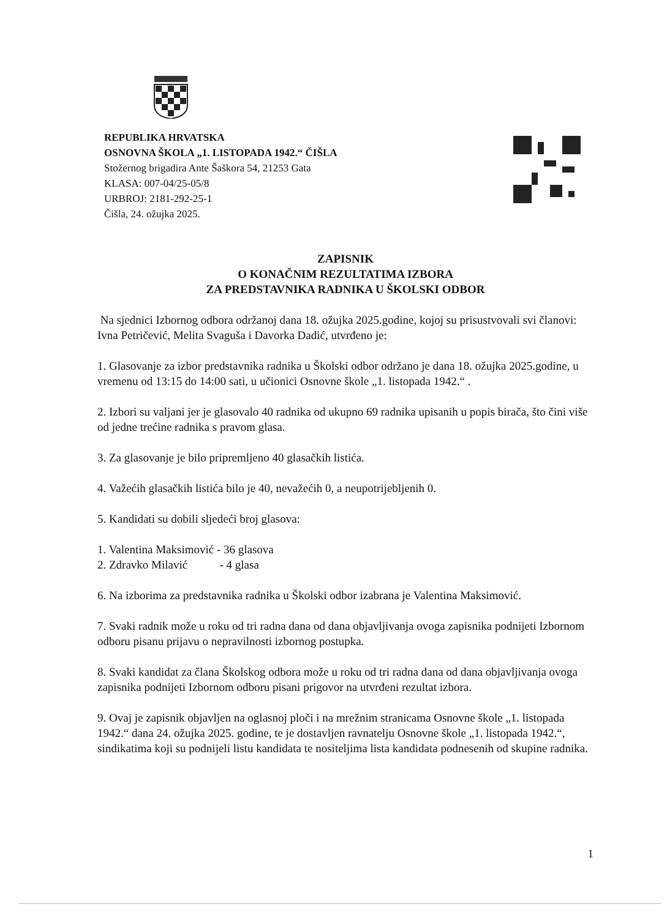REPUBLIKA HRVATSKA
OSNOVNA ŠKOLA „1. LISTOPADA 1942.“ ČIŠLA
Stožernog brigadira Ante Šaškora 54, 21253 Gata
KLASA: 007-04/25-05/8
URBROJ: 2181-292-25-1
Čišla, 24. ožujka 2025.
ZAPISNIK
O KONAČNIM REZULTATIMA IZBORA
ZA PREDSTAVNIKA RADNIKA U ŠKOLSKI ODBOR
Na sjednici Izbornog odbora održanoj dana 18. ožujka 2025.godine, kojoj su prisustvovali svi članovi: Ivna Petričević, Melita Svaguša i Davorka Dadić, utvrđeno je:
1. Glasovanje za izbor predstavnika radnika u Školski odbor održano je dana 18. ožujka 2025.godine, u vremenu od 13:15 do 14:00 sati, u učionici Osnovne škole „1. listopada 1942.“ .
2. Izbori su valjani jer je glasovalo 40 radnika od ukupno 69 radnika upisanih u popis birača, što čini više od jedne trećine radnika s pravom glasa.
3. Za glasovanje je bilo pripremljeno 40 glasačkih listića.
4. Važećih glasačkih listića bilo je 40, nevažećih 0, a neupotrijebljenih 0.
5. Kandidati su dobili sljedeći broj glasova:
1. Valentina Maksimović - 36 glasova
2. Zdravko Milavić - 4 glasa
6. Na izborima za predstavnika radnika u Školski odbor izabrana je Valentina Maksimović.
7. Svaki radnik može u roku od tri radna dana od dana objavljivanja ovoga zapisnika podnijeti Izbornom odboru pisanu prijavu o nepravilnosti izbornog postupka.
8. Svaki kandidat za člana Školskog odbora može u roku od tri radna dana od dana objavljivanja ovoga zapisnika podnijeti Izbornom odboru pisani prigovor na utvrđeni rezultat izbora.
9. Ovaj je zapisnik objavljen na oglasnoj ploči i na mrežnim stranicama Osnovne škole „1. listopada 1942.“ dana 24. ožujka 2025. godine, te je dostavljen ravnatelju Osnovne škole „1. listopada 1942.“, sindikatima koji su podnijeli listu kandidata te nositeljima lista kandidata podnesenih od skupine radnika.
1